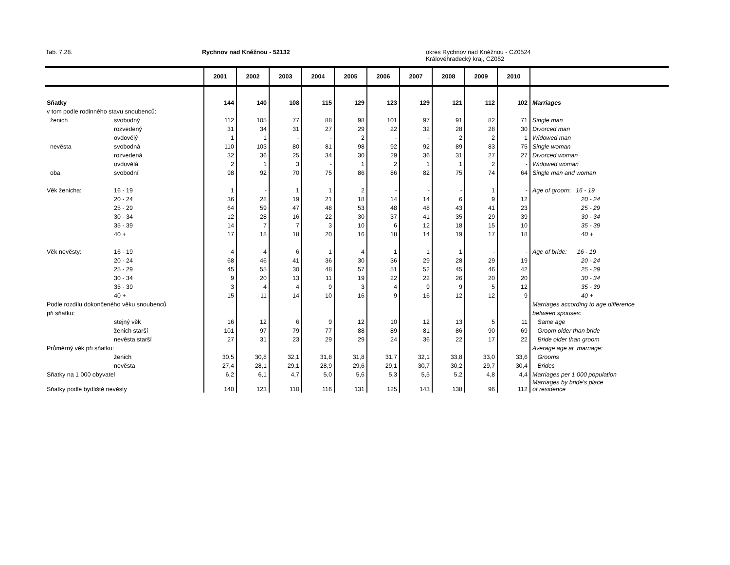Tab. 7.28. Rychnov nad Kněžnou - 52132
okres Rychnov nad Kněžnou - CZ0524
Královéhradecký kraj, CZ052
| | | 2001 | 2002 | 2003 | 2004 | 2005 | 2006 | 2007 | 2008 | 2009 | 2010 | |
| --- | --- | --- | --- | --- | --- | --- | --- | --- | --- | --- | --- | --- |
| Sňatky | | 144 | 140 | 108 | 115 | 129 | 123 | 129 | 121 | 112 | 102 | Marriages |
| v tom podle rodinného stavu snoubenců: | | | | | | | | | | | | |
| ženich | svobodný | 112 | 105 | 77 | 88 | 98 | 101 | 97 | 91 | 82 | 71 | Single man |
| | rozvedený | 31 | 34 | 31 | 27 | 29 | 22 | 32 | 28 | 28 | 30 | Divorced man |
| | ovdovělý | 1 | 1 | - | - | 2 | - | - | 2 | 2 | 1 | Widowed man |
| nevěsta | svobodná | 110 | 103 | 80 | 81 | 98 | 92 | 92 | 89 | 83 | 75 | Single woman |
| | rozvedená | 32 | 36 | 25 | 34 | 30 | 29 | 36 | 31 | 27 | 27 | Divorced woman |
| | ovdovělá | 2 | 1 | 3 | - | 1 | 2 | 1 | 1 | 2 | - | Widowed woman |
| oba | svobodní | 98 | 92 | 70 | 75 | 86 | 86 | 82 | 75 | 74 | 64 | Single man and woman |
| Věk ženicha: | 16 - 19 | 1 | - | 1 | 1 | 2 | - | - | - | 1 | - | Age of groom: 16 - 19 |
| | 20 - 24 | 36 | 28 | 19 | 21 | 18 | 14 | 14 | 6 | 9 | 12 | 20 - 24 |
| | 25 - 29 | 64 | 59 | 47 | 48 | 53 | 48 | 48 | 43 | 41 | 23 | 25 - 29 |
| | 30 - 34 | 12 | 28 | 16 | 22 | 30 | 37 | 41 | 35 | 29 | 39 | 30 - 34 |
| | 35 - 39 | 14 | 7 | 7 | 3 | 10 | 6 | 12 | 18 | 15 | 10 | 35 - 39 |
| | 40 + | 17 | 18 | 18 | 20 | 16 | 18 | 14 | 19 | 17 | 18 | 40 + |
| Věk nevěsty: | 16 - 19 | 4 | 4 | 6 | 1 | 4 | 1 | 1 | 1 | - | - | Age of bride: 16 - 19 |
| | 20 - 24 | 68 | 46 | 41 | 36 | 30 | 36 | 29 | 28 | 29 | 19 | 20 - 24 |
| | 25 - 29 | 45 | 55 | 30 | 48 | 57 | 51 | 52 | 45 | 46 | 42 | 25 - 29 |
| | 30 - 34 | 9 | 20 | 13 | 11 | 19 | 22 | 22 | 26 | 20 | 20 | 30 - 34 |
| | 35 - 39 | 3 | 4 | 4 | 9 | 3 | 4 | 9 | 9 | 5 | 12 | 35 - 39 |
| | 40 + | 15 | 11 | 14 | 10 | 16 | 9 | 16 | 12 | 12 | 9 | 40 + |
| Podle rozdílu dokončeného věku snoubenců | | | | | | | | | | | | Marriages according to age difference |
| při sňatku: | | | | | | | | | | | | between spouses: |
| | stejný věk | 16 | 12 | 6 | 9 | 12 | 10 | 12 | 13 | 5 | 11 | Same age |
| | ženich starší | 101 | 97 | 79 | 77 | 88 | 89 | 81 | 86 | 90 | 69 | Groom older than bride |
| | nevěsta starší | 27 | 31 | 23 | 29 | 29 | 24 | 36 | 22 | 17 | 22 | Bride older than groom |
| Průměrný věk při sňatku: | | | | | | | | | | | | Average age at marriage: |
| | ženich | 30,5 | 30,8 | 32,1 | 31,8 | 31,8 | 31,7 | 32,1 | 33,8 | 33,0 | 33,6 | Grooms |
| | nevěsta | 27,4 | 28,1 | 29,1 | 28,9 | 29,6 | 29,1 | 30,7 | 30,2 | 29,7 | 30,4 | Brides |
| Sňatky na 1 000 obyvatel | | 6,2 | 6,1 | 4,7 | 5,0 | 5,6 | 5,3 | 5,5 | 5,2 | 4,8 | 4,4 | Marriages per 1 000 population |
| Sňatky podle bydliště nevěsty | | 140 | 123 | 110 | 116 | 131 | 125 | 143 | 138 | 96 | 112 | Marriages by bride's place of residence |